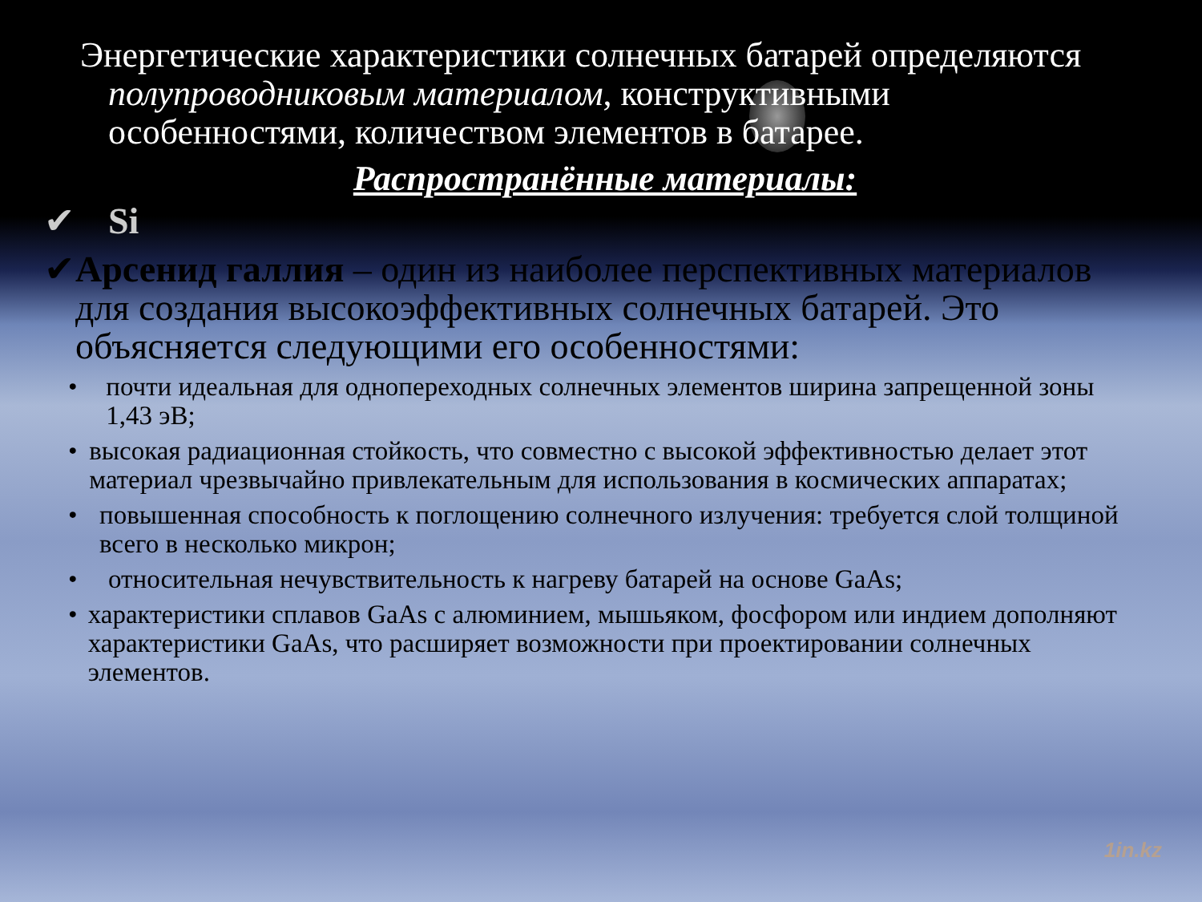Энергетические характеристики солнечных батарей определяются полупроводниковым материалом, конструктивными особенностями, количеством элементов в батарее.
Распространённые материалы:
✔ Si
✔ Арсенид галлия – один из наиболее перспективных материалов для создания высокоэффективных солнечных батарей. Это объясняется следующими его особенностями:
• почти идеальная для однопереходных солнечных элементов ширина запрещенной зоны 1,43 эВ;
• высокая радиационная стойкость, что совместно с высокой эффективностью делает этот материал чрезвычайно привлекательным для использования в космических аппаратах;
• повышенная способность к поглощению солнечного излучения: требуется слой толщиной всего в несколько микрон;
• относительная нечувствительность к нагреву батарей на основе GaAs;
• характеристики сплавов GaAs с алюминием, мышьяком, фосфором или индием дополняют характеристики GaAs, что расширяет возможности при проектировании солнечных элементов.
1in.kz